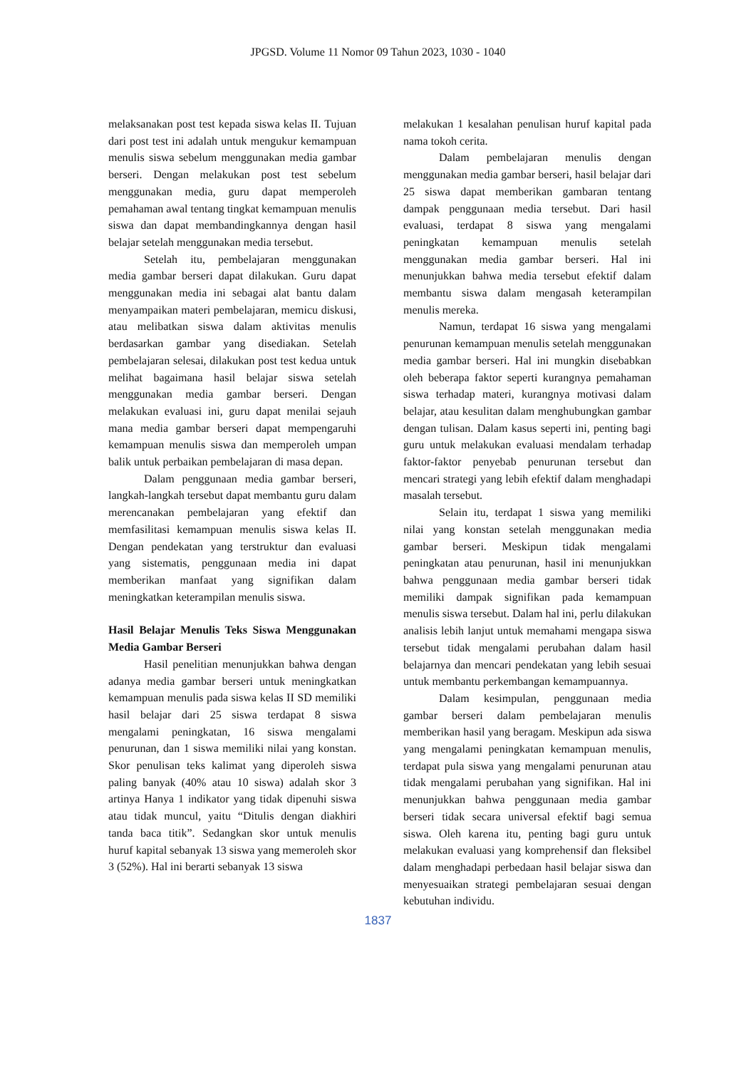JPGSD. Volume 11 Nomor 09 Tahun 2023, 1030 - 1040
melaksanakan post test kepada siswa kelas II. Tujuan dari post test ini adalah untuk mengukur kemampuan menulis siswa sebelum menggunakan media gambar berseri. Dengan melakukan post test sebelum menggunakan media, guru dapat memperoleh pemahaman awal tentang tingkat kemampuan menulis siswa dan dapat membandingkannya dengan hasil belajar setelah menggunakan media tersebut.
Setelah itu, pembelajaran menggunakan media gambar berseri dapat dilakukan. Guru dapat menggunakan media ini sebagai alat bantu dalam menyampaikan materi pembelajaran, memicu diskusi, atau melibatkan siswa dalam aktivitas menulis berdasarkan gambar yang disediakan. Setelah pembelajaran selesai, dilakukan post test kedua untuk melihat bagaimana hasil belajar siswa setelah menggunakan media gambar berseri. Dengan melakukan evaluasi ini, guru dapat menilai sejauh mana media gambar berseri dapat mempengaruhi kemampuan menulis siswa dan memperoleh umpan balik untuk perbaikan pembelajaran di masa depan.
Dalam penggunaan media gambar berseri, langkah-langkah tersebut dapat membantu guru dalam merencanakan pembelajaran yang efektif dan memfasilitasi kemampuan menulis siswa kelas II. Dengan pendekatan yang terstruktur dan evaluasi yang sistematis, penggunaan media ini dapat memberikan manfaat yang signifikan dalam meningkatkan keterampilan menulis siswa.
Hasil Belajar Menulis Teks Siswa Menggunakan Media Gambar Berseri
Hasil penelitian menunjukkan bahwa dengan adanya media gambar berseri untuk meningkatkan kemampuan menulis pada siswa kelas II SD memiliki hasil belajar dari 25 siswa terdapat 8 siswa mengalami peningkatan, 16 siswa mengalami penurunan, dan 1 siswa memiliki nilai yang konstan. Skor penulisan teks kalimat yang diperoleh siswa paling banyak (40% atau 10 siswa) adalah skor 3 artinya Hanya 1 indikator yang tidak dipenuhi siswa atau tidak muncul, yaitu “Ditulis dengan diakhiri tanda baca titik”. Sedangkan skor untuk menulis huruf kapital sebanyak 13 siswa yang memeroleh skor 3 (52%). Hal ini berarti sebanyak 13 siswa
melakukan 1 kesalahan penulisan huruf kapital pada nama tokoh cerita.
Dalam pembelajaran menulis dengan menggunakan media gambar berseri, hasil belajar dari 25 siswa dapat memberikan gambaran tentang dampak penggunaan media tersebut. Dari hasil evaluasi, terdapat 8 siswa yang mengalami peningkatan kemampuan menulis setelah menggunakan media gambar berseri. Hal ini menunjukkan bahwa media tersebut efektif dalam membantu siswa dalam mengasah keterampilan menulis mereka.
Namun, terdapat 16 siswa yang mengalami penurunan kemampuan menulis setelah menggunakan media gambar berseri. Hal ini mungkin disebabkan oleh beberapa faktor seperti kurangnya pemahaman siswa terhadap materi, kurangnya motivasi dalam belajar, atau kesulitan dalam menghubungkan gambar dengan tulisan. Dalam kasus seperti ini, penting bagi guru untuk melakukan evaluasi mendalam terhadap faktor-faktor penyebab penurunan tersebut dan mencari strategi yang lebih efektif dalam menghadapi masalah tersebut.
Selain itu, terdapat 1 siswa yang memiliki nilai yang konstan setelah menggunakan media gambar berseri. Meskipun tidak mengalami peningkatan atau penurunan, hasil ini menunjukkan bahwa penggunaan media gambar berseri tidak memiliki dampak signifikan pada kemampuan menulis siswa tersebut. Dalam hal ini, perlu dilakukan analisis lebih lanjut untuk memahami mengapa siswa tersebut tidak mengalami perubahan dalam hasil belajarnya dan mencari pendekatan yang lebih sesuai untuk membantu perkembangan kemampuannya.
Dalam kesimpulan, penggunaan media gambar berseri dalam pembelajaran menulis memberikan hasil yang beragam. Meskipun ada siswa yang mengalami peningkatan kemampuan menulis, terdapat pula siswa yang mengalami penurunan atau tidak mengalami perubahan yang signifikan. Hal ini menunjukkan bahwa penggunaan media gambar berseri tidak secara universal efektif bagi semua siswa. Oleh karena itu, penting bagi guru untuk melakukan evaluasi yang komprehensif dan fleksibel dalam menghadapi perbedaan hasil belajar siswa dan menyesuaikan strategi pembelajaran sesuai dengan kebutuhan individu.
1837